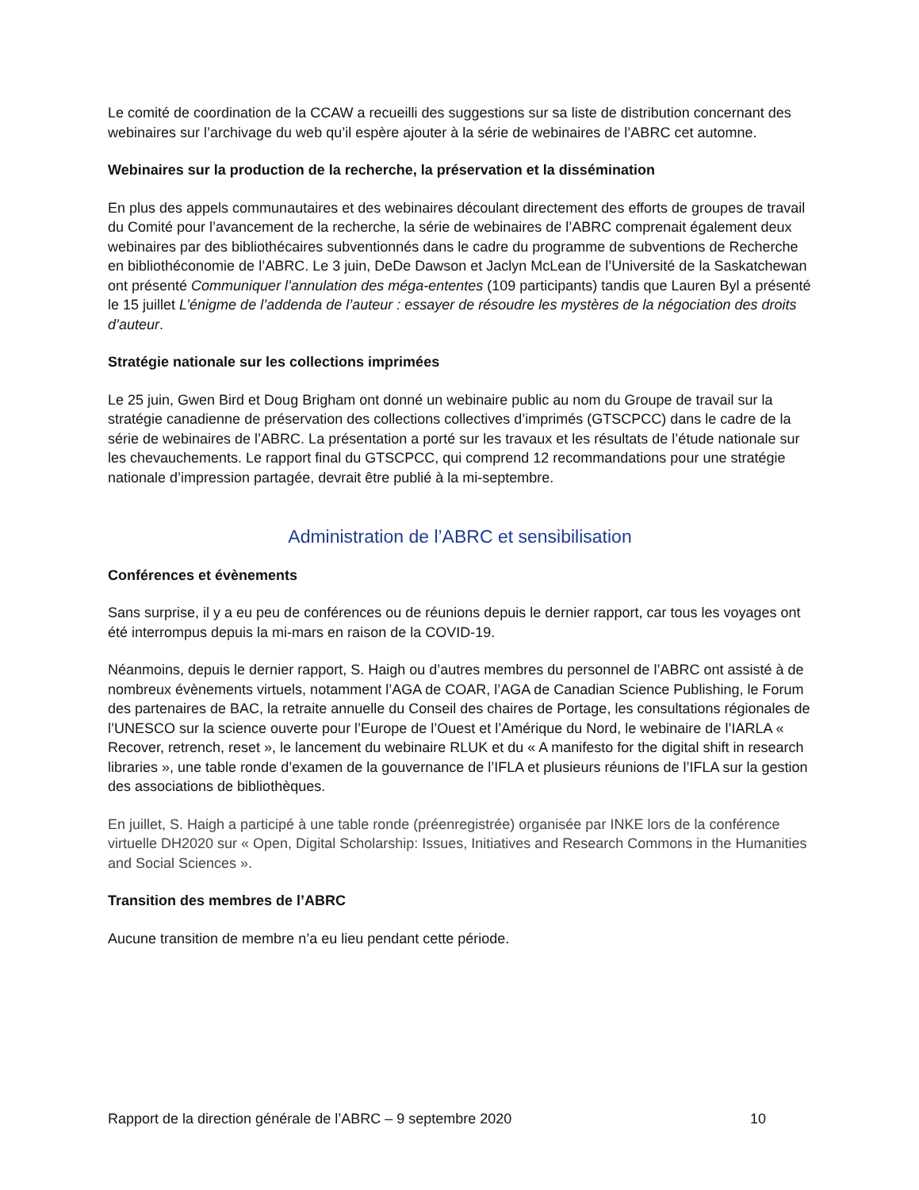Le comité de coordination de la CCAW a recueilli des suggestions sur sa liste de distribution concernant des webinaires sur l’archivage du web qu’il espère ajouter à la série de webinaires de l’ABRC cet automne.
Webinaires sur la production de la recherche, la préservation et la dissémination
En plus des appels communautaires et des webinaires découlant directement des efforts de groupes de travail du Comité pour l’avancement de la recherche, la série de webinaires de l’ABRC comprenait également deux webinaires par des bibliothécaires subventionnés dans le cadre du programme de subventions de Recherche en bibliothéconomie de l’ABRC. Le 3 juin, DeDe Dawson et Jaclyn McLean de l’Université de la Saskatchewan ont présenté Communiquer l’annulation des méga-ententes (109 participants) tandis que Lauren Byl a présenté le 15 juillet L’énigme de l’addenda de l’auteur : essayer de résoudre les mystères de la négociation des droits d’auteur.
Stratégie nationale sur les collections imprimées
Le 25 juin, Gwen Bird et Doug Brigham ont donné un webinaire public au nom du Groupe de travail sur la stratégie canadienne de préservation des collections collectives d’imprimés (GTSCPCC) dans le cadre de la série de webinaires de l’ABRC. La présentation a porté sur les travaux et les résultats de l’étude nationale sur les chevauchements. Le rapport final du GTSCPCC, qui comprend 12 recommandations pour une stratégie nationale d’impression partagée, devrait être publié à la mi-septembre.
Administration de l’ABRC et sensibilisation
Conférences et évènements
Sans surprise, il y a eu peu de conférences ou de réunions depuis le dernier rapport, car tous les voyages ont été interrompus depuis la mi-mars en raison de la COVID-19.
Néanmoins, depuis le dernier rapport, S. Haigh ou d’autres membres du personnel de l’ABRC ont assisté à de nombreux évènements virtuels, notamment l’AGA de COAR, l’AGA de Canadian Science Publishing, le Forum des partenaires de BAC, la retraite annuelle du Conseil des chaires de Portage, les consultations régionales de l’UNESCO sur la science ouverte pour l’Europe de l’Ouest et l’Amérique du Nord, le webinaire de l’IARLA « Recover, retrench, reset », le lancement du webinaire RLUK et du « A manifesto for the digital shift in research libraries », une table ronde d’examen de la gouvernance de l’IFLA et plusieurs réunions de l’IFLA sur la gestion des associations de bibliothèques.
En juillet, S. Haigh a participé à une table ronde (préenregistrée) organisée par INKE lors de la conférence virtuelle DH2020 sur « Open, Digital Scholarship: Issues, Initiatives and Research Commons in the Humanities and Social Sciences ».
Transition des membres de l’ABRC
Aucune transition de membre n’a eu lieu pendant cette période.
Rapport de la direction générale de l’ABRC – 9 septembre 2020 10